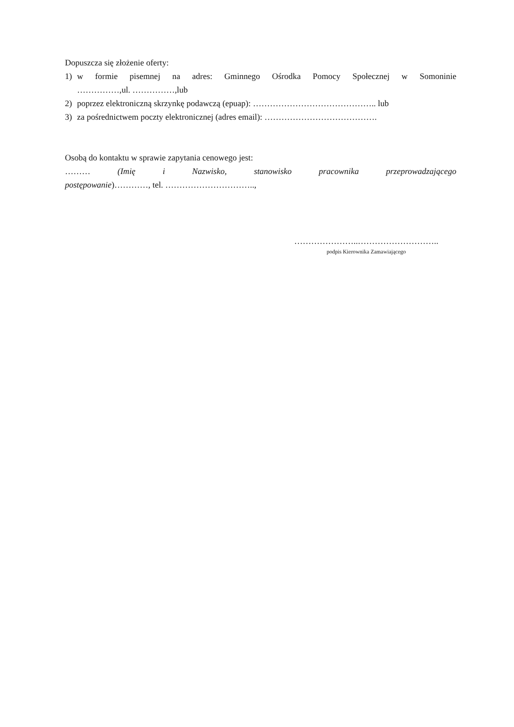Dopuszcza się złożenie oferty:
1) w formie pisemnej na adres: Gminnego Ośrodka Pomocy Społecznej w Somoninie
……………,ul. ……………,lub
2) poprzez elektroniczną skrzynkę podawczą (epuap): …………………………………….. lub
3) za pośrednictwem poczty elektronicznej (adres email): ………………………………….
Osobą do kontaktu w sprawie zapytania cenowego jest:
……… (Imię i Nazwisko, stanowisko pracownika przeprowadzającego
postępowanie)…………, tel. …………………………..,
…………………..………………………..
podpis Kierownika Zamawiającego